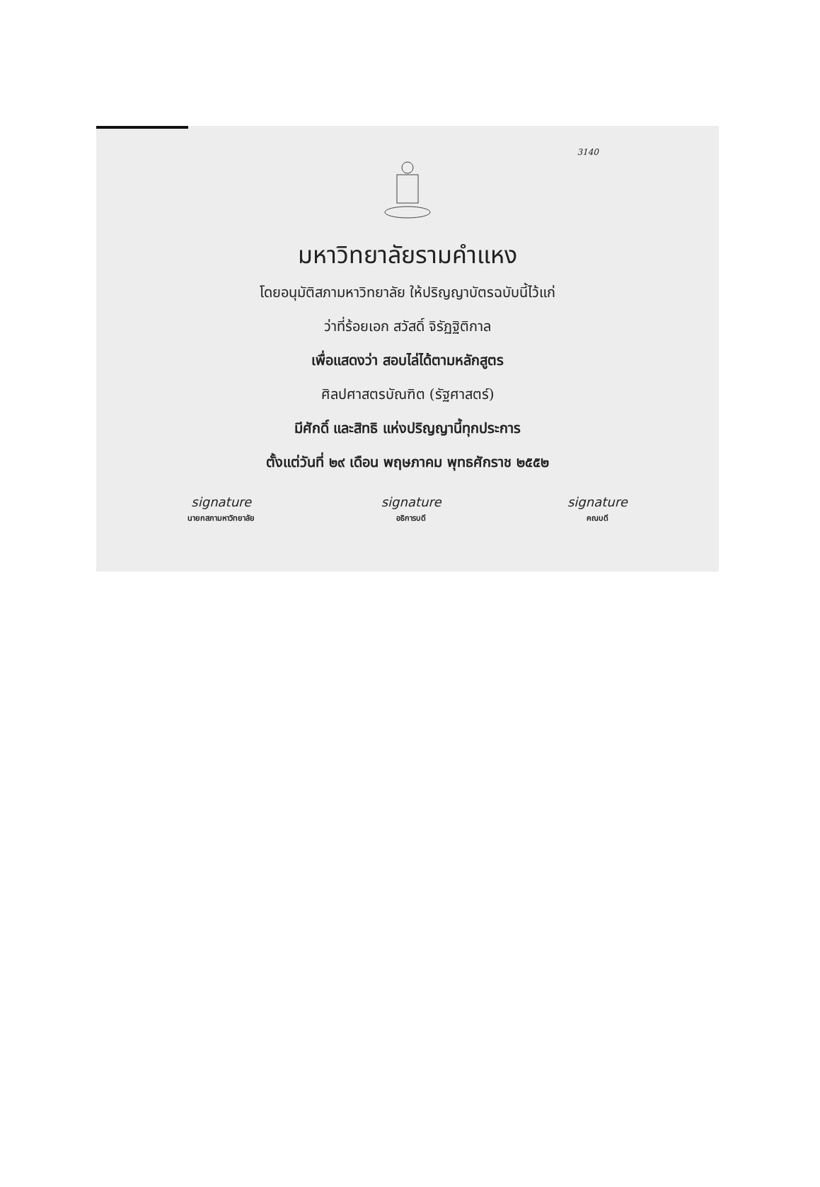3140
มหาวิทยาลัยรามคำแหง
โดยอนุมัติสภามหาวิทยาลัย ให้ปริญญาบัตรฉบับนี้ไว้แก่
ว่าที่ร้อยเอก สวัสดิ์ จิรัฏฐิติกาล
เพื่อแสดงว่า สอบไล่ได้ตามหลักสูตร
ศิลปศาสตรบัณฑิต (รัฐศาสตร์)
มีศักดิ์ และสิทธิ แห่งปริญญานี้ทุกประการ
ตั้งแต่วันที่ ๒๙ เดือน พฤษภาคม พุทธศักราช ๒๕๕๒
signature
นายกสภามหาวิทยาลัย
signature
อธิการบดี
signature
คณบดี